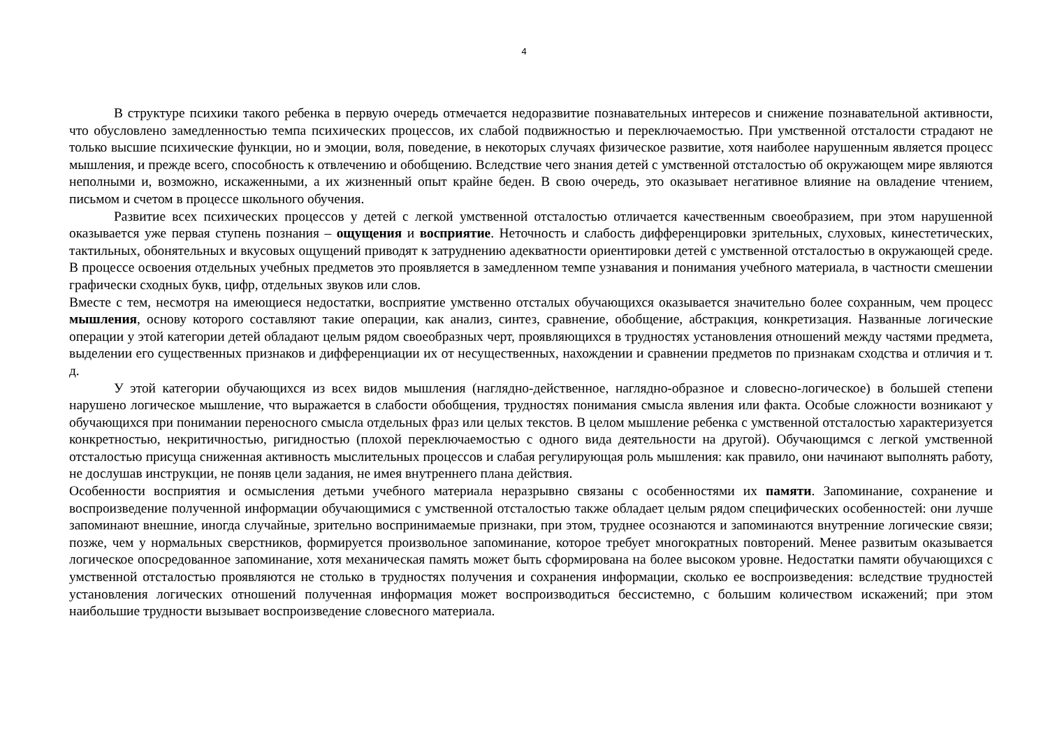4
В структуре психики такого ребенка в первую очередь отмечается недоразвитие познавательных интересов и снижение познавательной активности, что обусловлено замедленностью темпа психических процессов, их слабой подвижностью и переключаемостью. При умственной отсталости страдают не только высшие психические функции, но и эмоции, воля, поведение, в некоторых случаях физическое развитие, хотя наиболее нарушенным является процесс мышления, и прежде всего, способность к отвлечению и обобщению. Вследствие чего знания детей с умственной отсталостью об окружающем мире являются неполными и, возможно, искаженными, а их жизненный опыт крайне беден. В свою очередь, это оказывает негативное влияние на овладение чтением, письмом и счетом в процессе школьного обучения.
Развитие всех психических процессов у детей с легкой умственной отсталостью отличается качественным своеобразием, при этом нарушенной оказывается уже первая ступень познания – ощущения и восприятие. Неточность и слабость дифференцировки зрительных, слуховых, кинестетических, тактильных, обонятельных и вкусовых ощущений приводят к затруднению адекватности ориентировки детей с умственной отсталостью в окружающей среде. В процессе освоения отдельных учебных предметов это проявляется в замедленном темпе узнавания и понимания учебного материала, в частности смешении графически сходных букв, цифр, отдельных звуков или слов.
Вместе с тем, несмотря на имеющиеся недостатки, восприятие умственно отсталых обучающихся оказывается значительно более сохранным, чем процесс мышления, основу которого составляют такие операции, как анализ, синтез, сравнение, обобщение, абстракция, конкретизация. Названные логические операции у этой категории детей обладают целым рядом своеобразных черт, проявляющихся в трудностях установления отношений между частями предмета, выделении его существенных признаков и дифференциации их от несущественных, нахождении и сравнении предметов по признакам сходства и отличия и т. д.
У этой категории обучающихся из всех видов мышления (наглядно-действенное, наглядно-образное и словесно-логическое) в большей степени нарушено логическое мышление, что выражается в слабости обобщения, трудностях понимания смысла явления или факта. Особые сложности возникают у обучающихся при понимании переносного смысла отдельных фраз или целых текстов. В целом мышление ребенка с умственной отсталостью характеризуется конкретностью, некритичностью, ригидностью (плохой переключаемостью с одного вида деятельности на другой). Обучающимся с легкой умственной отсталостью присуща сниженная активность мыслительных процессов и слабая регулирующая роль мышления: как правило, они начинают выполнять работу, не дослушав инструкции, не поняв цели задания, не имея внутреннего плана действия.
Особенности восприятия и осмысления детьми учебного материала неразрывно связаны с особенностями их памяти. Запоминание, сохранение и воспроизведение полученной информации обучающимися с умственной отсталостью также обладает целым рядом специфических особенностей: они лучше запоминают внешние, иногда случайные, зрительно воспринимаемые признаки, при этом, труднее осознаются и запоминаются внутренние логические связи; позже, чем у нормальных сверстников, формируется произвольное запоминание, которое требует многократных повторений. Менее развитым оказывается логическое опосредованное запоминание, хотя механическая память может быть сформирована на более высоком уровне. Недостатки памяти обучающихся с умственной отсталостью проявляются не столько в трудностях получения и сохранения информации, сколько ее воспроизведения: вследствие трудностей установления логических отношений полученная информация может воспроизводиться бессистемно, с большим количеством искажений; при этом наибольшие трудности вызывает воспроизведение словесного материала.